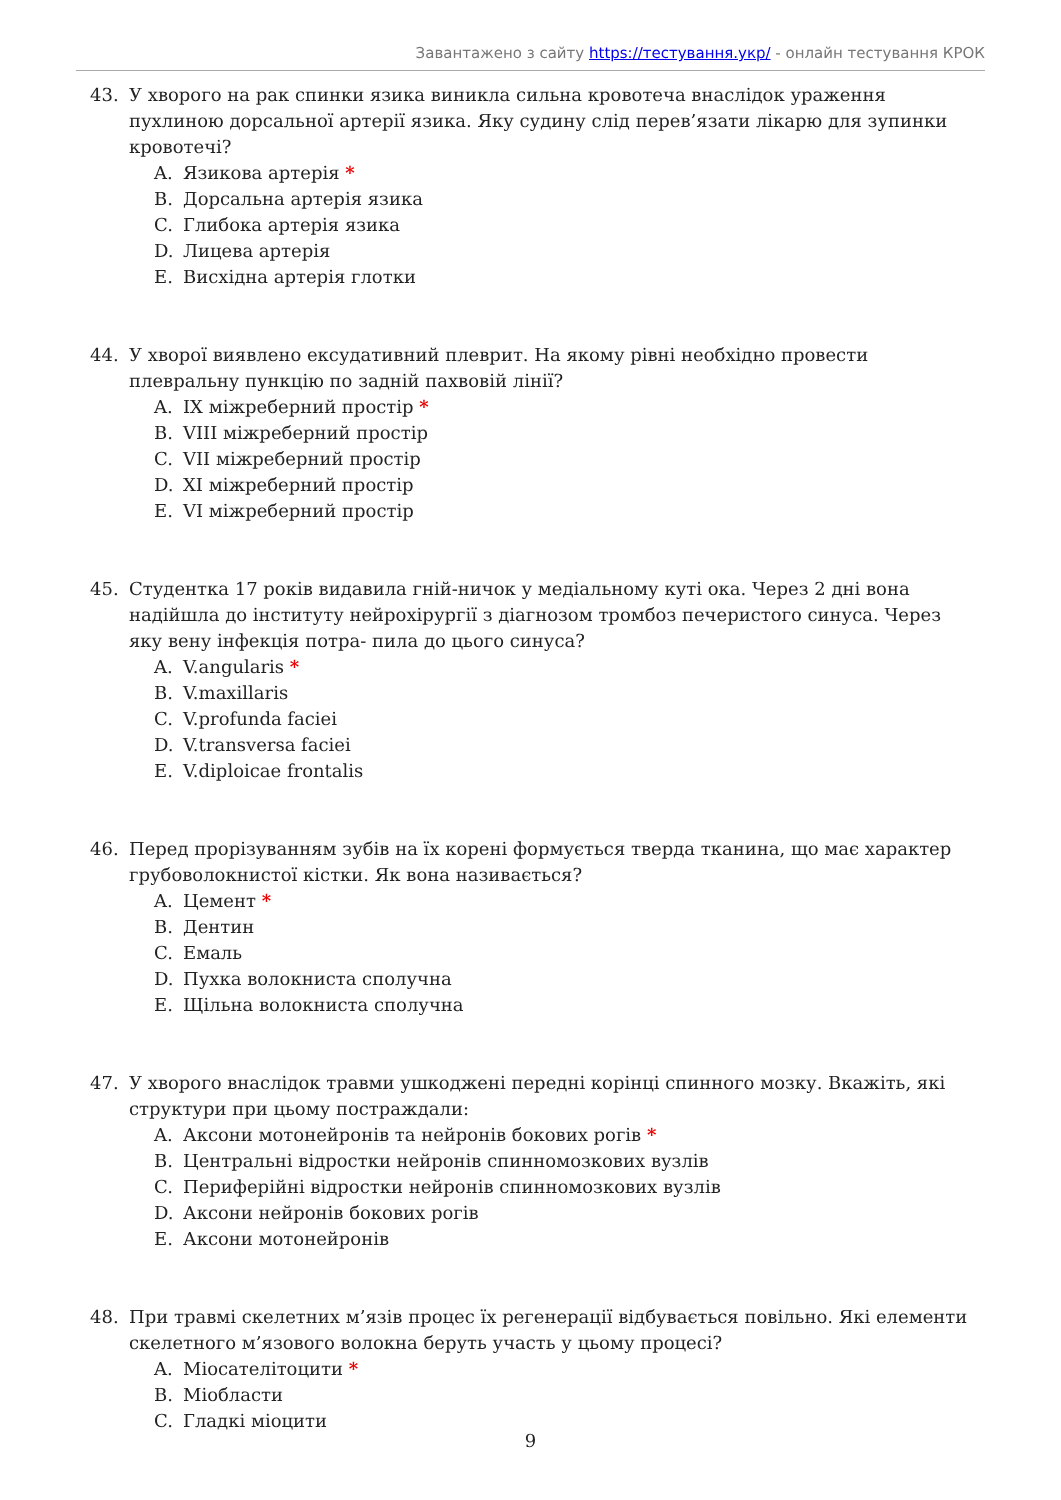Завантажено з сайту https://тестування.укр/ - онлайн тестування КРОК
43. У хворого на рак спинки язика виникла сильна кровотеча внаслідок ураження пухлиною дорсальної артерії язика. Яку судину слід перев’язати лікарю для зупинки кровотечі?
A. Язикова артерія *
B. Дорсальна артерія язика
C. Глибока артерія язика
D. Лицева артерія
E. Висхідна артерія глотки
44. У хворої виявлено ексудативний плеврит. На якому рівні необхідно провести плевральну пункцію по задній пахвовій лінії?
A. IX міжреберний простір *
B. VIII міжреберний простір
C. VII міжреберний простір
D. XI міжреберний простір
E. VI міжреберний простір
45. Студентка 17 років видавила гній-ничок у медіальному куті ока. Через 2 дні вона надійшла до інституту нейрохірургії з діагнозом тромбоз печеристого синуса. Через яку вену інфекція потра- пила до цього синуса?
A. V.angularis *
B. V.maxillaris
C. V.profunda faciei
D. V.transversa faciei
E. V.diploicae frontalis
46. Перед прорізуванням зубів на їх корені формується тверда тканина, що має характер грубоволокнистої кістки. Як вона називається?
A. Цемент *
B. Дентин
C. Емаль
D. Пухка волокниста сполучна
E. Щільна волокниста сполучна
47. У хворого внаслідок травми ушкоджені передні корінці спинного мозку. Вкажіть, які структури при цьому постраждали:
A. Аксони мотонейронів та нейронів бокових рогів *
B. Центральні відростки нейронів спинномозкових вузлів
C. Периферійні відростки нейронів спинномозкових вузлів
D. Аксони нейронів бокових рогів
E. Аксони мотонейронів
48. При травмі скелетних м’язів процес їх регенерації відбувається повільно. Які елементи скелетного м’язового волокна беруть участь у цьому процесі?
A. Міосателітоцити *
B. Міобласти
C. Гладкі міоцити
9